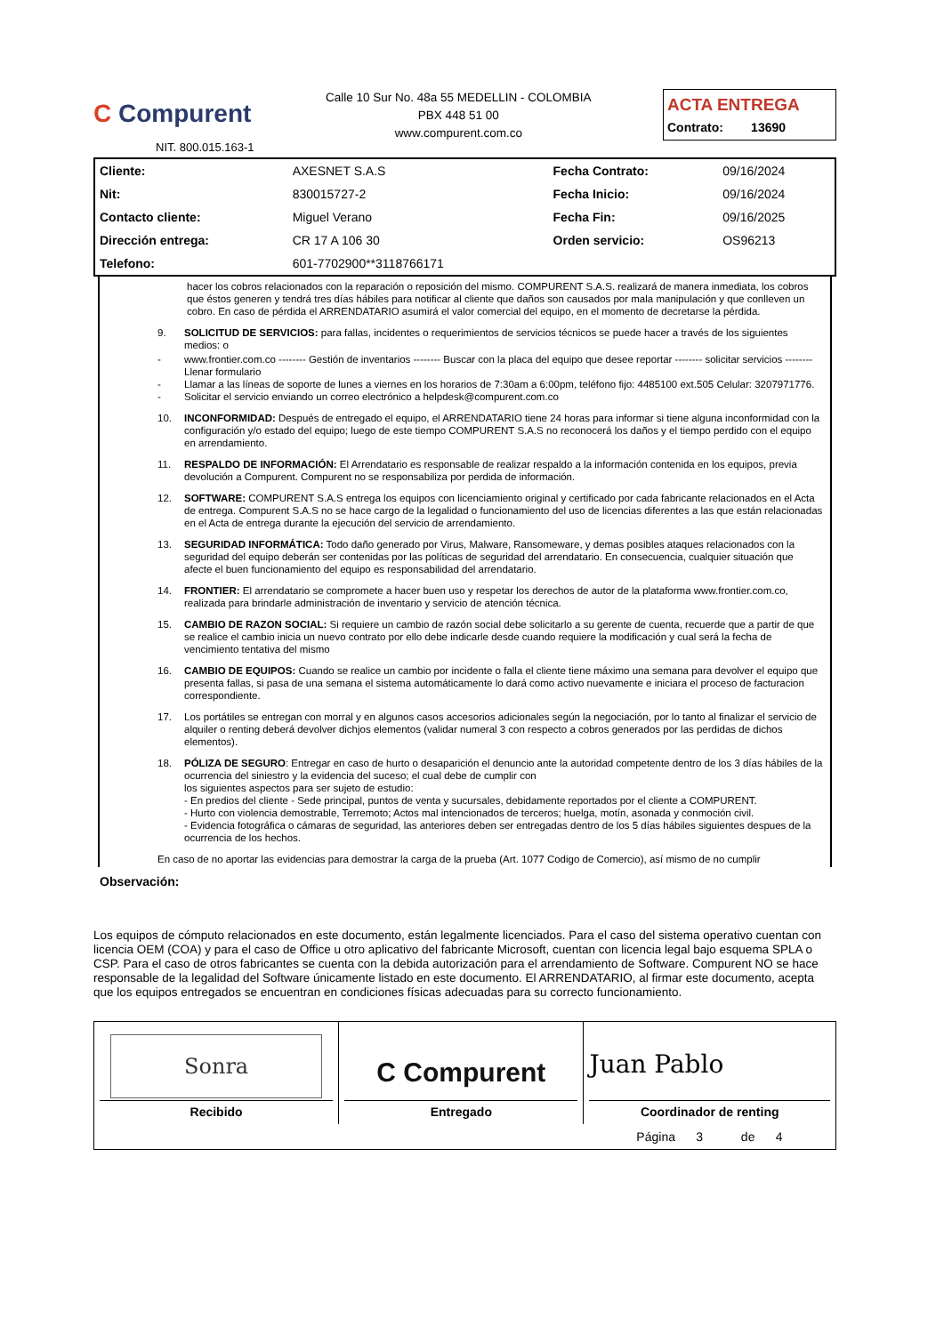C Compurent
NIT. 800.015.163-1
Calle 10 Sur No. 48a 55 MEDELLIN - COLOMBIA
PBX 448 51 00
www.compurent.com.co
ACTA ENTREGA
Contrato: 13690
| Cliente: | AXESNET S.A.S | Fecha Contrato: | 09/16/2024 |
| Nit: | 830015727-2 | Fecha Inicio: | 09/16/2024 |
| Contacto cliente: | Miguel Verano | Fecha Fin: | 09/16/2025 |
| Dirección entrega: | CR 17 A 106 30 | Orden servicio: | OS96213 |
| Telefono: | 601-7702900**3118766171 | | |
hacer los cobros relacionados con la reparación o reposición del mismo. COMPURENT S.A.S. realizará de manera inmediata, los cobros que éstos generen y tendrá tres días hábiles para notificar al cliente que daños son causados por mala manipulación y que conlleven un cobro. En caso de pérdida el ARRENDATARIO asumirá el valor comercial del equipo, en el momento de decretarse la pérdida.
9. SOLICITUD DE SERVICIOS: para fallas, incidentes o requerimientos de servicios técnicos se puede hacer a través de los siguientes medios: o
- www.frontier.com.co -------- Gestión de inventarios -------- Buscar con la placa del equipo que desee reportar -------- solicitar servicios -------- Llenar formulario
- Llamar a las líneas de soporte de lunes a viernes en los horarios de 7:30am a 6:00pm, teléfono fijo: 4485100 ext.505 Celular: 3207971776.
- Solicitar el servicio enviando un correo electrónico a helpdesk@compurent.com.co
10. INCONFORMIDAD: Después de entregado el equipo, el ARRENDATARIO tiene 24 horas para informar si tiene alguna inconformidad con la configuración y/o estado del equipo; luego de este tiempo COMPURENT S.A.S no reconocerá los daños y el tiempo perdido con el equipo en arrendamiento.
11. RESPALDO DE INFORMACIÓN: El Arrendatario es responsable de realizar respaldo a la información contenida en los equipos, previa devolución a Compurent. Compurent no se responsabiliza por perdida de información.
12. SOFTWARE: COMPURENT S.A.S entrega los equipos con licenciamiento original y certificado por cada fabricante relacionados en el Acta de entrega. Compurent S.A.S no se hace cargo de la legalidad o funcionamiento del uso de licencias diferentes a las que están relacionadas en el Acta de entrega durante la ejecución del servicio de arrendamiento.
13. SEGURIDAD INFORMÁTICA: Todo daño generado por Virus, Malware, Ransomeware, y demas posibles ataques relacionados con la seguridad del equipo deberán ser contenidas por las políticas de seguridad del arrendatario. En consecuencia, cualquier situación que afecte el buen funcionamiento del equipo es responsabilidad del arrendatario.
14. FRONTIER: El arrendatario se compromete a hacer buen uso y respetar los derechos de autor de la plataforma www.frontier.com.co, realizada para brindarle administración de inventario y servicio de atención técnica.
15. CAMBIO DE RAZON SOCIAL: Si requiere un cambio de razón social debe solicitarlo a su gerente de cuenta, recuerde que a partir de que se realice el cambio inicia un nuevo contrato por ello debe indicarle desde cuando requiere la modificación y cual será la fecha de vencimiento tentativa del mismo
16. CAMBIO DE EQUIPOS: Cuando se realice un cambio por incidente o falla el cliente tiene máximo una semana para devolver el equipo que presenta fallas, si pasa de una semana el sistema automáticamente lo dará como activo nuevamente e iniciara el proceso de facturacion correspondiente.
17. Los portátiles se entregan con morral y en algunos casos accesorios adicionales según la negociación, por lo tanto al finalizar el servicio de alquiler o renting deberá devolver dichjos elementos (validar numeral 3 con respecto a cobros generados por las perdidas de dichos elementos).
18. PÓLIZA DE SEGURO: Entregar en caso de hurto o desaparición el denuncio ante la autoridad competente dentro de los 3 días hábiles de la ocurrencia del siniestro y la evidencia del suceso; el cual debe de cumplir con
los siguientes aspectos para ser sujeto de estudio:
- En predios del cliente - Sede principal, puntos de venta y sucursales, debidamente reportados por el cliente a COMPURENT.
- Hurto con violencia demostrable, Terremoto; Actos mal intencionados de terceros; huelga, motín, asonada y conmoción civil.
- Evidencia fotográfica o cámaras de seguridad, las anteriores deben ser entregadas dentro de los 5 días hábiles siguientes despues de la ocurrencia de los hechos.
En caso de no aportar las evidencias para demostrar la carga de la prueba (Art. 1077 Codigo de Comercio), así mismo de no cumplir
Observación:
Los equipos de cómputo relacionados en este documento, están legalmente licenciados. Para el caso del sistema operativo cuentan con licencia OEM (COA) y para el caso de Office u otro aplicativo del fabricante Microsoft, cuentan con licencia legal bajo esquema SPLA o CSP. Para el caso de otros fabricantes se cuenta con la debida autorización para el arrendamiento de Software. Compurent NO se hace responsable de la legalidad del Software únicamente listado en este documento. El ARRENDATARIO, al firmar este documento, acepta que los equipos entregados se encuentran en condiciones físicas adecuadas para su correcto funcionamiento.
| Sonra Recibido | C Compurent Entregado | Juan Pablo Coordinador de renting |
| | | Página 3 de 4 |